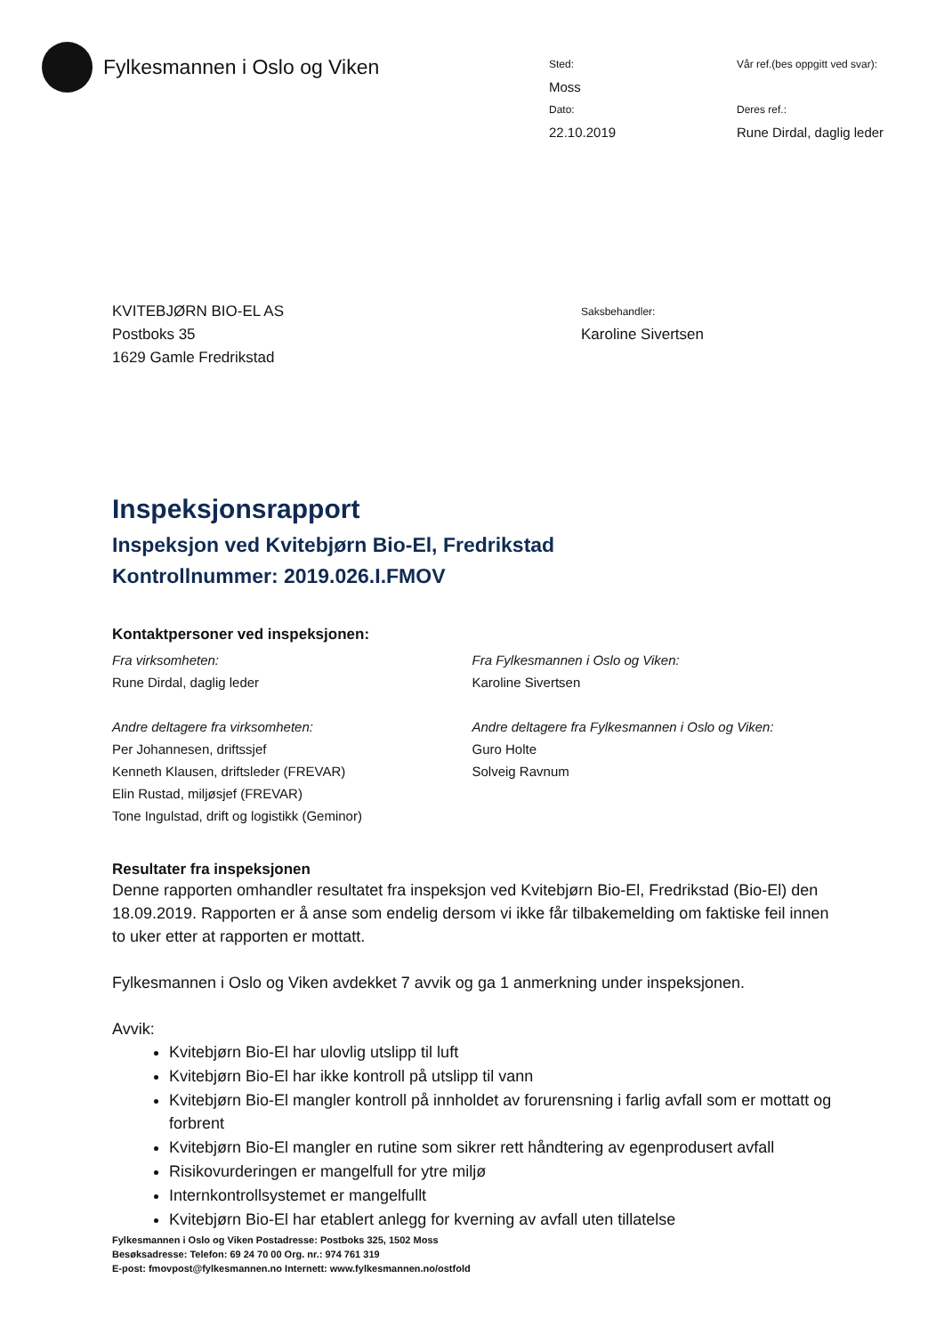Fylkesmannen i Oslo og Viken
Sted:
Moss
Vår ref.(bes oppgitt ved svar):
Dato:
22.10.2019
Deres ref.:
Rune Dirdal, daglig leder
KVITEBJØRN BIO-EL AS
Postboks 35
1629 Gamle Fredrikstad
Saksbehandler:
Karoline Sivertsen
Inspeksjonsrapport
Inspeksjon ved Kvitebjørn Bio-El, Fredrikstad
Kontrollnummer: 2019.026.I.FMOV
Kontaktpersoner ved inspeksjonen:
Fra virksomheten:
Rune Dirdal, daglig leder
Andre deltagere fra virksomheten:
Per Johannesen, driftssjef
Kenneth Klausen, driftsleder (FREVAR)
Elin Rustad, miljøsjef (FREVAR)
Tone Ingulstad, drift og logistikk (Geminor)
Fra Fylkesmannen i Oslo og Viken:
Karoline Sivertsen
Andre deltagere fra Fylkesmannen i Oslo og Viken:
Guro Holte
Solveig Ravnum
Resultater fra inspeksjonen
Denne rapporten omhandler resultatet fra inspeksjon ved Kvitebjørn Bio-El, Fredrikstad (Bio-El) den 18.09.2019. Rapporten er å anse som endelig dersom vi ikke får tilbakemelding om faktiske feil innen to uker etter at rapporten er mottatt.
Fylkesmannen i Oslo og Viken avdekket 7 avvik og ga 1 anmerkning under inspeksjonen.
Avvik:
Kvitebjørn Bio-El har ulovlig utslipp til luft
Kvitebjørn Bio-El har ikke kontroll på utslipp til vann
Kvitebjørn Bio-El mangler kontroll på innholdet av forurensning i farlig avfall som er mottatt og forbrent
Kvitebjørn Bio-El mangler en rutine som sikrer rett håndtering av egenprodusert avfall
Risikovurderingen er mangelfull for ytre miljø
Internkontrollsystemet er mangelfullt
Kvitebjørn Bio-El har etablert anlegg for kverning av avfall uten tillatelse
Fylkesmannen i Oslo og Viken Postadresse: Postboks 325, 1502 Moss
Besøksadresse: Telefon: 69 24 70 00 Org. nr.: 974 761 319
E-post: fmovpost@fylkesmannen.no Internett: www.fylkesmannen.no/ostfold